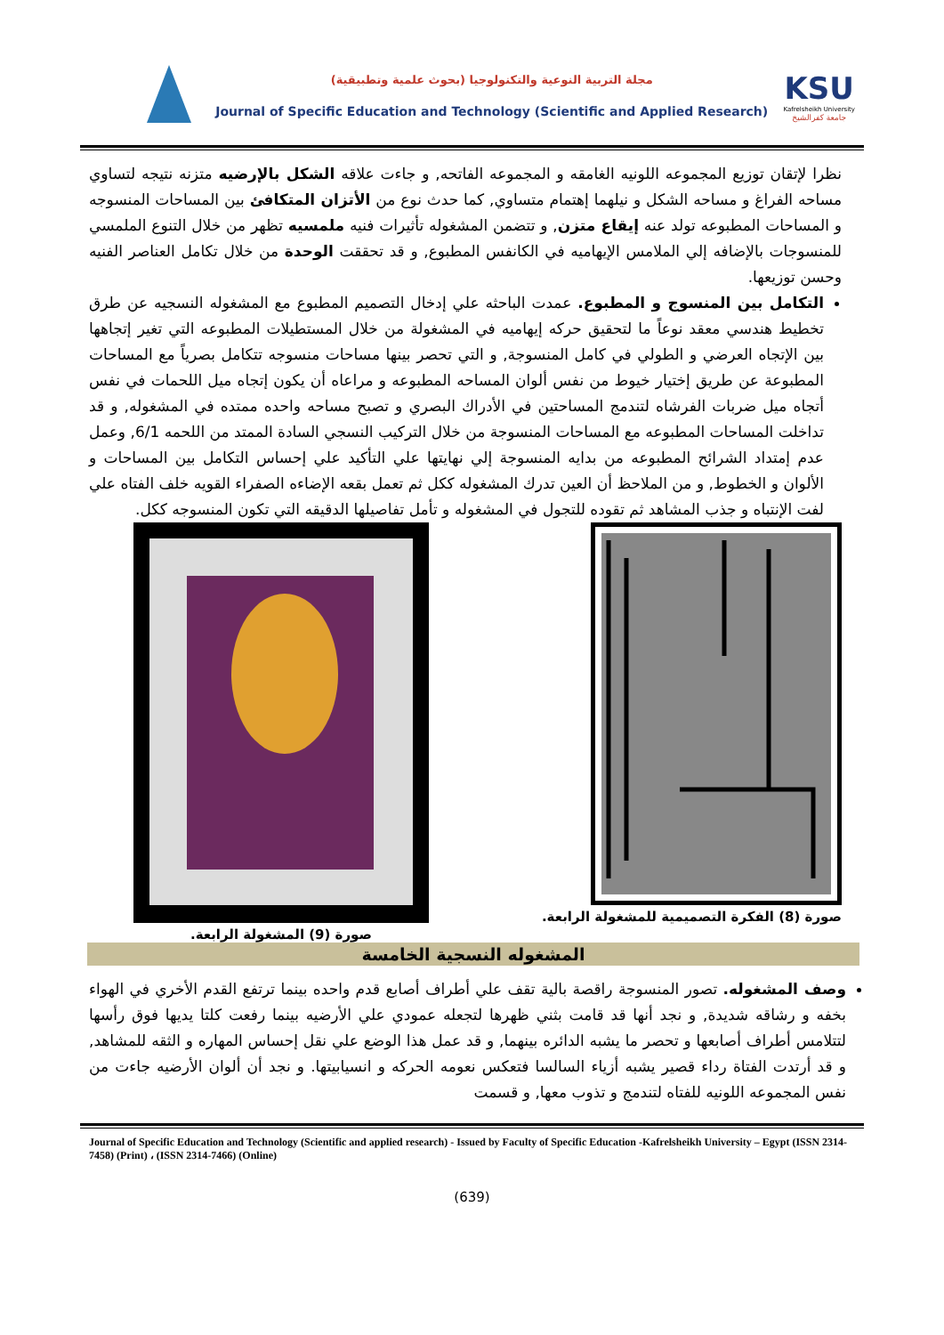مجلة التربية النوعية والتكنولوجيا (بحوث علمية وتطبيقية)
Journal of Specific Education and Technology (Scientific and Applied Research)
KSU
Kafrelsheikh University
جامعة كفرالشيخ
نظرا لإتقان توزيع المجموعه اللونيه الغامقه و المجموعه الفاتحه, و جاءت علاقه الشكل بالإرضيه متزنه نتيجه لتساوي مساحه الفراغ و مساحه الشكل و نيلهما إهتمام متساوي, كما حدث نوع من الأتزان المتكافئ بين المساحات المنسوجه و المساحات المطبوعه تولد عنه إيقاع متزن, و تتضمن المشغوله تأثيرات فنيه ملمسيه تظهر من خلال التنوع الملمسي للمنسوجات بالإضافه إلي الملامس الإيهاميه في الكانفس المطبوع, و قد تحققت الوحدة من خلال تكامل العناصر الفنيه وحسن توزيعها.
التكامل بين المنسوج و المطبوع. عمدت الباحثه علي إدخال التصميم المطبوع مع المشغوله النسجيه عن طرق تخطيط هندسي معقد نوعاً ما لتحقيق حركه إيهاميه في المشغولة من خلال المستطيلات المطبوعه التي تغير إتجاهها بين الإتجاه العرضي و الطولي في كامل المنسوجة, و التي تحصر بينها مساحات منسوجه تتكامل بصرياً مع المساحات المطبوعة عن طريق إختيار خيوط من نفس ألوان المساحه المطبوعه و مراعاه أن يكون إتجاه ميل اللحمات في نفس أتجاه ميل ضربات الفرشاه لتندمج المساحتين في الأدراك البصري و تصبح مساحه واحده ممتده في المشغوله, و قد تداخلت المساحات المطبوعه مع المساحات المنسوجة من خلال التركيب النسجي السادة الممتد من اللحمه 6/1, وعمل عدم إمتداد الشرائح المطبوعه من بدايه المنسوجة إلي نهايتها علي التأكيد علي إحساس التكامل بين المساحات و الألوان و الخطوط, و من الملاحظ أن العين تدرك المشغوله ككل ثم تعمل بقعه الإضاءه الصفراء القويه خلف الفتاه علي لفت الإنتباه و جذب المشاهد ثم تقوده للتجول في المشغوله و تأمل تفاصيلها الدقيقه التي تكون المنسوجه ككل.
صورة (8) الفكرة التصميمية للمشغولة الرابعة.
صورة (9) المشغولة الرابعة.
المشغوله النسجية الخامسة
وصف المشغوله. تصور المنسوجة راقصة بالية تقف علي أطراف أصابع قدم واحده بينما ترتفع القدم الأخري في الهواء بخفه و رشاقه شديدة, و نجد أنها قد قامت بثني ظهرها لتجعله عمودي علي الأرضيه بينما رفعت كلتا يديها فوق رأسها لتتلامس أطراف أصابعها و تحصر ما يشبه الدائره بينهما, و قد عمل هذا الوضع علي نقل إحساس المهاره و الثقه للمشاهد, و قد أرتدت الفتاة رداء قصير يشبه أزياء السالسا فتعكس نعومه الحركه و انسيابيتها. و نجد أن ألوان الأرضيه جاءت من نفس المجموعه اللونيه للفتاه لتندمج و تذوب معها, و قسمت
Journal of Specific Education and Technology (Scientific and applied research) - Issued by Faculty of Specific Education -Kafrelsheikh University – Egypt (ISSN 2314-7458) (Print) ، (ISSN 2314-7466) (Online)
(639)